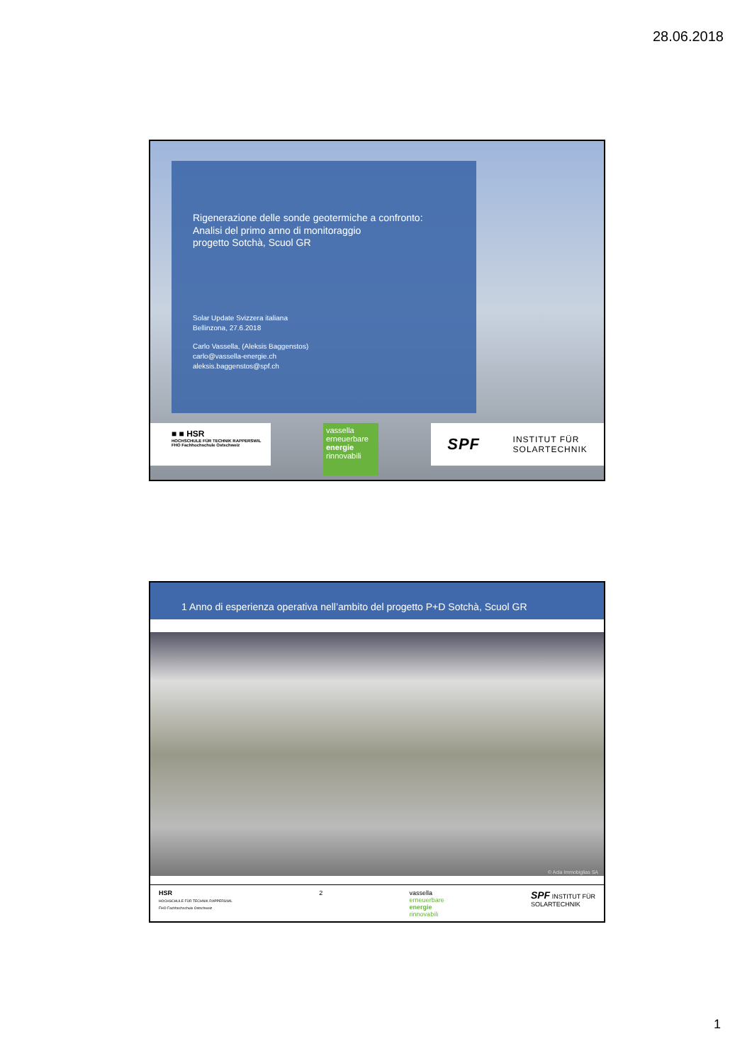28.06.2018
Rigenerazione delle sonde geotermiche a confronto:
Analisi del primo anno di monitoraggio
progetto Sotchà, Scuol GR
Solar Update Svizzera italiana
Bellinzona, 27.6.2018
Carlo Vassella, (Aleksis Baggenstos)
carlo@vassella-energie.ch
aleksis.baggenstos@spf.ch
■ ■ HSR
HOCHSCHULE FÜR TECHNIK RAPPERSWIL
FHO Fachhochschule Ostschweiz
vassella
erneuerbare
energie
rinnovabili
SPF INSTITUT FÜR
SOLARTECHNIK
1 Anno di esperienza operativa nell’ambito del progetto P+D Sotchà, Scuol GR
© Acla Immobiglias SA
HSR
HOCHSCHULE FÜR TECHNIK RAPPERSWIL
FHO Fachhochschule Ostschweiz
2 vassella
erneuerbare
energie
rinnovabili
SPF INSTITUT FÜR
SOLARTECHNIK
1